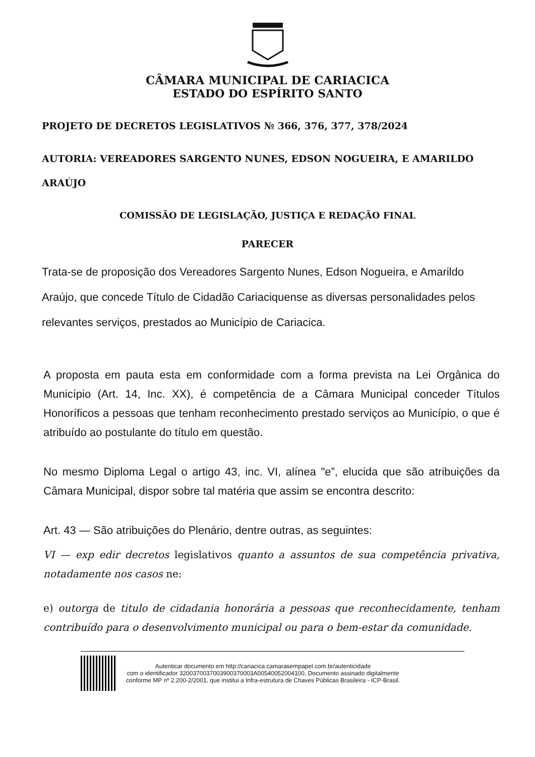CÂMARA MUNICIPAL DE CARIACICA
ESTADO DO ESPÍRITO SANTO
PROJETO DE DECRETOS LEGISLATIVOS № 366, 376, 377, 378/2024
AUTORIA: VEREADORES SARGENTO NUNES, EDSON NOGUEIRA, E AMARILDO
ARAÚJO
COMISSÃO DE LEGISLAÇÃO, JUSTIÇA E REDAÇÃO FINAL
PARECER
Trata-se de proposição dos Vereadores Sargento Nunes, Edson Nogueira, e Amarildo Araújo, que concede Título de Cidadão Cariaciquense as diversas personalidades pelos relevantes serviços, prestados ao Município de Cariacica.
A proposta em pauta esta em conformidade com a forma prevista na Lei Orgânica do Município (Art. 14, Inc. XX), é competência de a Câmara Municipal conceder Títulos Honoríficos a pessoas que tenham reconhecimento prestado serviços ao Município, o que é atribuído ao postulante do título em questão.
No mesmo Diploma Legal o artigo 43, inc. VI, alínea "e”, elucida que são atribuições da Câmara Municipal, dispor sobre tal matéria que assim se encontra descrito:
Art. 43 — São atribuições do Plenário, dentre outras, as seguintes:
VI — exp edir decretos legislativos quanto a assuntos de sua competência privativa, notadamente nos casos ne:
e) outorga de titulo de cidadania honorária a pessoas que reconhecidamente, tenham contribuído para o desenvolvimento municipal ou para o bem-estar da comunidade.
Autenticar documento em http://cariacica.camarasempapel.com.br/autenticidade
com o identificador 3200370037003900370003A00540052004100, Documento assinado digitalmente
conforme MP nº 2.200-2/2001, que institui a Infra-estrutura de Chaves Públicas Brasileira - ICP-Brasil.